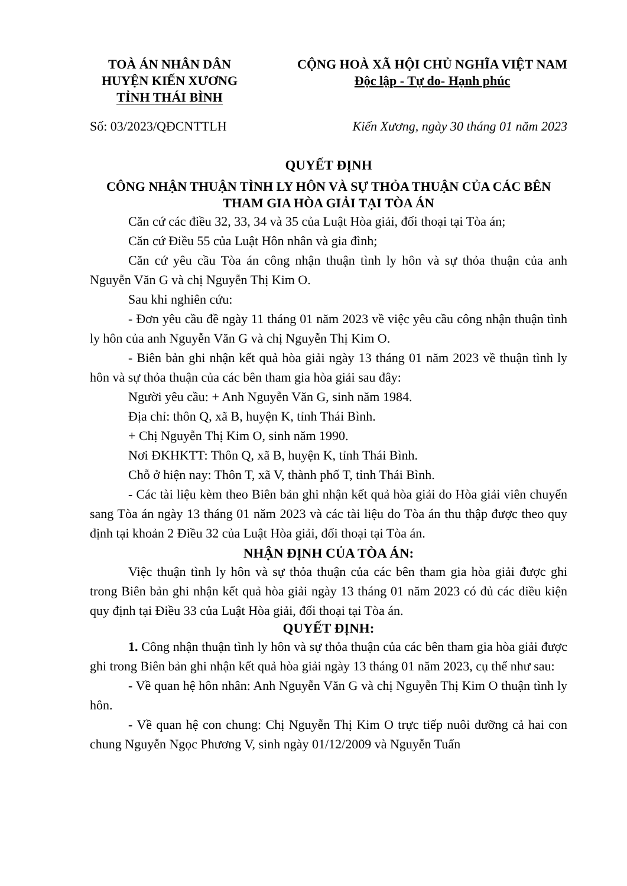TOÀ ÁN NHÂN DÂN
HUYỆN KIẾN XƯƠNG
TỈNH THÁI BÌNH
CỘNG HOÀ XÃ HỘI CHỦ NGHĨA VIỆT NAM
Độc lập - Tự do- Hạnh phúc
Số: 03/2023/QĐCNTTLH Kiến Xương, ngày 30 tháng 01 năm 2023
QUYẾT ĐỊNH
CÔNG NHẬN THUẬN TÌNH LY HÔN VÀ SỰ THỎA THUẬN CỦA CÁC BÊN
THAM GIA HÒA GIẢI TẠI TÒA ÁN
Căn cứ các điều 32, 33, 34 và 35 của Luật Hòa giải, đối thoại tại Tòa án;
Căn cứ Điều 55 của Luật Hôn nhân và gia đình;
Căn cứ yêu cầu Tòa án công nhận thuận tình ly hôn và sự thỏa thuận của anh Nguyễn Văn G và chị Nguyễn Thị Kim O.
Sau khi nghiên cứu:
- Đơn yêu cầu đề ngày 11 tháng 01 năm 2023 về việc yêu cầu công nhận thuận tình ly hôn của anh Nguyễn Văn G và chị Nguyễn Thị Kim O.
- Biên bản ghi nhận kết quả hòa giải ngày 13 tháng 01 năm 2023 về thuận tình ly hôn và sự thỏa thuận của các bên tham gia hòa giải sau đây:
Người yêu cầu: + Anh Nguyễn Văn G, sinh năm 1984.
Địa chỉ: thôn Q, xã B, huyện K, tỉnh Thái Bình.
+ Chị Nguyễn Thị Kim O, sinh năm 1990.
Nơi ĐKHKTT: Thôn Q, xã B, huyện K, tỉnh Thái Bình.
Chỗ ở hiện nay: Thôn T, xã V, thành phố T, tỉnh Thái Bình.
- Các tài liệu kèm theo Biên bản ghi nhận kết quả hòa giải do Hòa giải viên chuyển sang Tòa án ngày 13 tháng 01 năm 2023 và các tài liệu do Tòa án thu thập được theo quy định tại khoản 2 Điều 32 của Luật Hòa giải, đối thoại tại Tòa án.
NHẬN ĐỊNH CỦA TÒA ÁN:
Việc thuận tình ly hôn và sự thỏa thuận của các bên tham gia hòa giải được ghi trong Biên bản ghi nhận kết quả hòa giải ngày 13 tháng 01 năm 2023 có đủ các điều kiện quy định tại Điều 33 của Luật Hòa giải, đối thoại tại Tòa án.
QUYẾT ĐỊNH:
1. Công nhận thuận tình ly hôn và sự thỏa thuận của các bên tham gia hòa giải được ghi trong Biên bản ghi nhận kết quả hòa giải ngày 13 tháng 01 năm 2023, cụ thể như sau:
- Về quan hệ hôn nhân: Anh Nguyễn Văn G và chị Nguyễn Thị Kim O thuận tình ly hôn.
- Về quan hệ con chung: Chị Nguyễn Thị Kim O trực tiếp nuôi dưỡng cả hai con chung Nguyễn Ngọc Phương V, sinh ngày 01/12/2009 và Nguyễn Tuấn